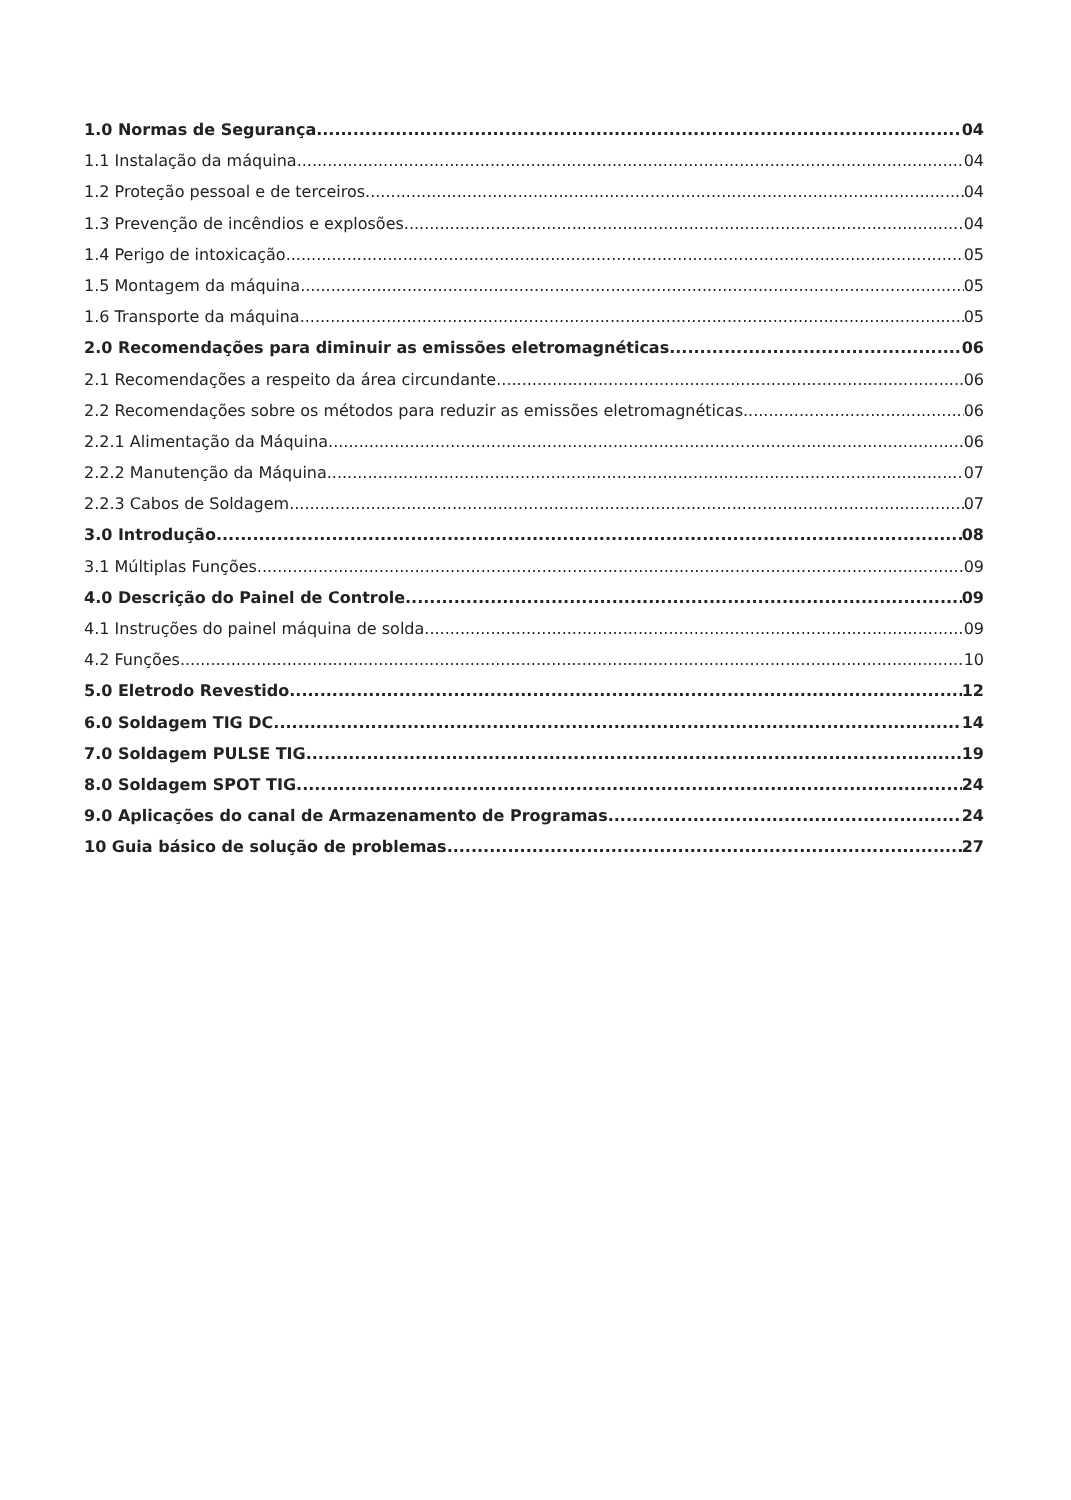1.0 Normas de Segurança 04
1.1 Instalação da máquina 04
1.2 Proteção pessoal e de terceiros 04
1.3 Prevenção de incêndios e explosões 04
1.4 Perigo de intoxicação 05
1.5 Montagem da máquina 05
1.6 Transporte da máquina 05
2.0 Recomendações para diminuir as emissões eletromagnéticas 06
2.1 Recomendações a respeito da área circundante 06
2.2 Recomendações sobre os métodos para reduzir as emissões eletromagnéticas 06
2.2.1 Alimentação da Máquina 06
2.2.2 Manutenção da Máquina 07
2.2.3 Cabos de Soldagem 07
3.0 Introdução 08
3.1 Múltiplas Funções 09
4.0 Descrição do Painel de Controle 09
4.1 Instruções do painel máquina de solda 09
4.2 Funções 10
5.0 Eletrodo Revestido 12
6.0 Soldagem TIG DC 14
7.0 Soldagem PULSE TIG 19
8.0 Soldagem SPOT TIG 24
9.0 Aplicações do canal de Armazenamento de Programas 24
10 Guia básico de solução de problemas 27